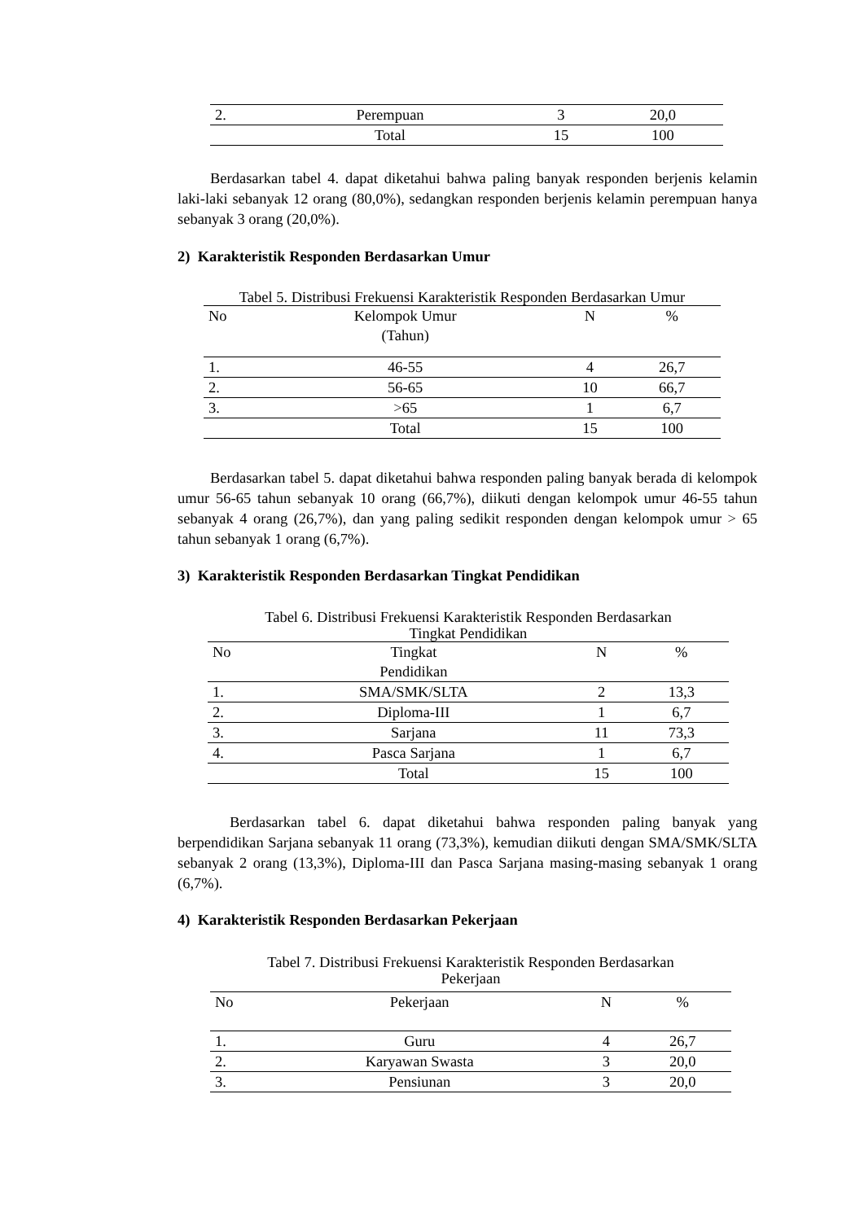| 2. | Perempuan | 3 | 20,0 |
| | Total | 15 | 100 |
Berdasarkan tabel 4. dapat diketahui bahwa paling banyak responden berjenis kelamin laki-laki sebanyak 12 orang (80,0%), sedangkan responden berjenis kelamin perempuan hanya sebanyak 3 orang (20,0%).
2) Karakteristik Responden Berdasarkan Umur
Tabel 5. Distribusi Frekuensi Karakteristik Responden Berdasarkan Umur
| No | Kelompok Umur (Tahun) | N | % |
| --- | --- | --- | --- |
| 1. | 46-55 | 4 | 26,7 |
| 2. | 56-65 | 10 | 66,7 |
| 3. | >65 | 1 | 6,7 |
| | Total | 15 | 100 |
Berdasarkan tabel 5. dapat diketahui bahwa responden paling banyak berada di kelompok umur 56-65 tahun sebanyak 10 orang (66,7%), diikuti dengan kelompok umur 46-55 tahun sebanyak 4 orang (26,7%), dan yang paling sedikit responden dengan kelompok umur > 65 tahun sebanyak 1 orang (6,7%).
3) Karakteristik Responden Berdasarkan Tingkat Pendidikan
Tabel 6. Distribusi Frekuensi Karakteristik Responden Berdasarkan
Tingkat Pendidikan
| No | Tingkat Pendidikan | N | % |
| --- | --- | --- | --- |
| 1. | SMA/SMK/SLTA | 2 | 13,3 |
| 2. | Diploma-III | 1 | 6,7 |
| 3. | Sarjana | 11 | 73,3 |
| 4. | Pasca Sarjana | 1 | 6,7 |
| | Total | 15 | 100 |
Berdasarkan tabel 6. dapat diketahui bahwa responden paling banyak yang berpendidikan Sarjana sebanyak 11 orang (73,3%), kemudian diikuti dengan SMA/SMK/SLTA sebanyak 2 orang (13,3%), Diploma-III dan Pasca Sarjana masing-masing sebanyak 1 orang (6,7%).
4) Karakteristik Responden Berdasarkan Pekerjaan
Tabel 7. Distribusi Frekuensi Karakteristik Responden Berdasarkan
Pekerjaan
| No | Pekerjaan | N | % |
| --- | --- | --- | --- |
| 1. | Guru | 4 | 26,7 |
| 2. | Karyawan Swasta | 3 | 20,0 |
| 3. | Pensiunan | 3 | 20,0 |